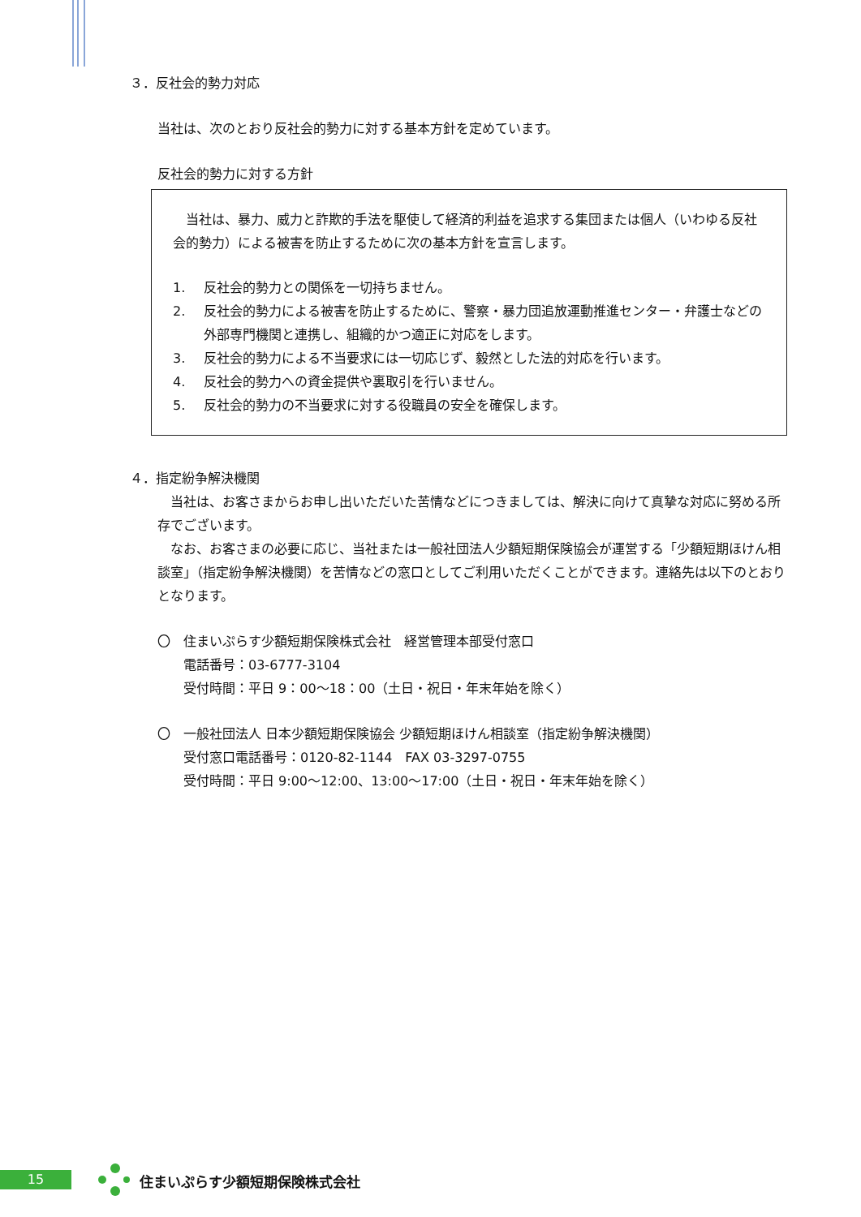３．反社会的勢力対応
当社は、次のとおり反社会的勢力に対する基本方針を定めています。
反社会的勢力に対する方針
　当社は、暴力、威力と詐欺的手法を駆使して経済的利益を追求する集団または個人（いわゆる反社会的勢力）による被害を防止するために次の基本方針を宣言します。
1. 反社会的勢力との関係を一切持ちません。
2. 反社会的勢力による被害を防止するために、警察・暴力団追放運動推進センター・弁護士などの外部専門機関と連携し、組織的かつ適正に対応をします。
3. 反社会的勢力による不当要求には一切応じず、毅然とした法的対応を行います。
4. 反社会的勢力への資金提供や裏取引を行いません。
5. 反社会的勢力の不当要求に対する役職員の安全を確保します。
４．指定紛争解決機関
　当社は、お客さまからお申し出いただいた苦情などにつきましては、解決に向けて真摯な対応に努める所存でございます。
　なお、お客さまの必要に応じ、当社または一般社団法人少額短期保険協会が運営する「少額短期ほけん相談室」（指定紛争解決機関）を苦情などの窓口としてご利用いただくことができます。連絡先は以下のとおりとなります。
〇　住まいぷらす少額短期保険株式会社　経営管理本部受付窓口
電話番号：03-6777-3104
受付時間：平日 9：00～18：00（土日・祝日・年末年始を除く）
〇　一般社団法人 日本少額短期保険協会 少額短期ほけん相談室（指定紛争解決機関）
受付窓口電話番号：0120-82-1144　FAX 03-3297-0755
受付時間：平日 9:00～12:00、13:00～17:00（土日・祝日・年末年始を除く）
15 住まいぷらす少額短期保険株式会社